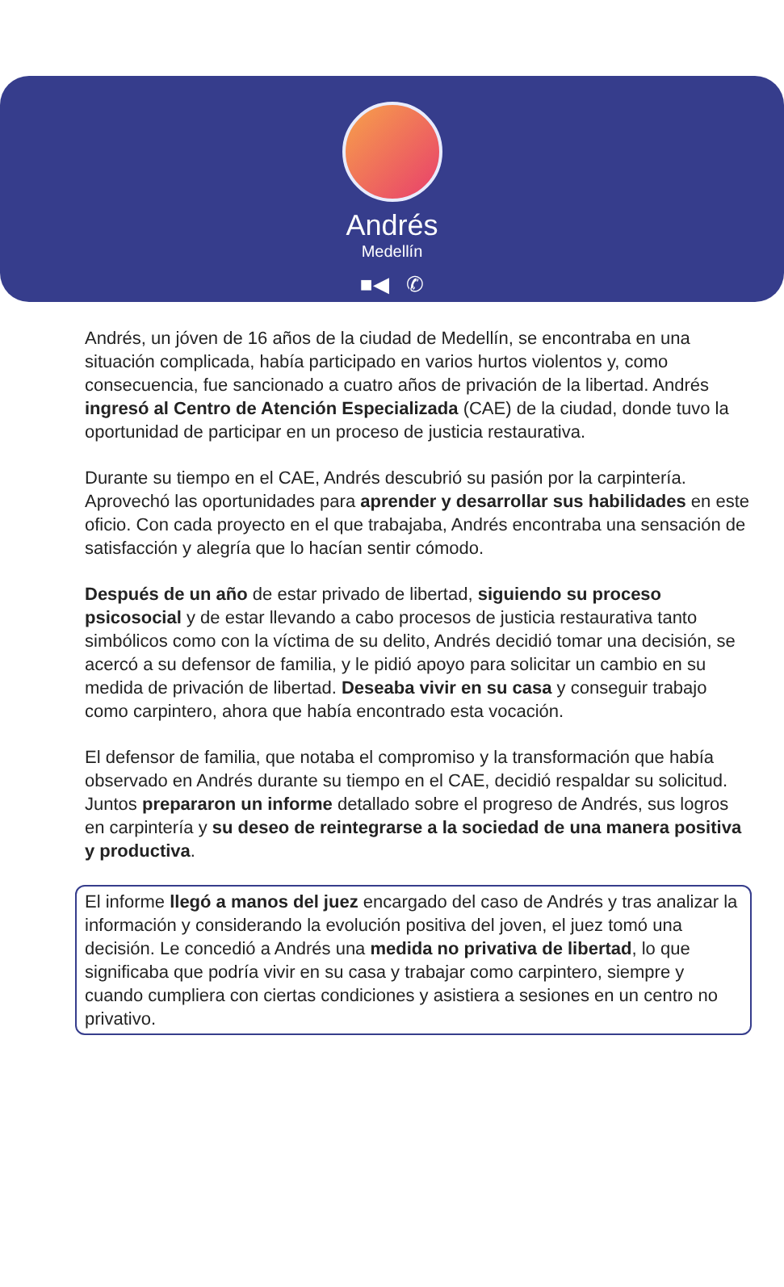Andrés
Medellín
■◀ ✆
Andrés, un jóven de 16 años de la ciudad de Medellín, se encontraba en una situación complicada, había participado en varios hurtos violentos y, como consecuencia, fue sancionado a cuatro años de privación de la libertad. Andrés ingresó al Centro de Atención Especializada (CAE) de la ciudad, donde tuvo la oportunidad de participar en un proceso de justicia restaurativa.
Durante su tiempo en el CAE, Andrés descubrió su pasión por la carpintería. Aprovechó las oportunidades para aprender y desarrollar sus habilidades en este oficio. Con cada proyecto en el que trabajaba, Andrés encontraba una sensación de satisfacción y alegría que lo hacían sentir cómodo.
Después de un año de estar privado de libertad, siguiendo su proceso psicosocial y de estar llevando a cabo procesos de justicia restaurativa tanto simbólicos como con la víctima de su delito, Andrés decidió tomar una decisión, se acercó a su defensor de familia, y le pidió apoyo para solicitar un cambio en su medida de privación de libertad. Deseaba vivir en su casa y conseguir trabajo como carpintero, ahora que había encontrado esta vocación.
El defensor de familia, que notaba el compromiso y la transformación que había observado en Andrés durante su tiempo en el CAE, decidió respaldar su solicitud. Juntos prepararon un informe detallado sobre el progreso de Andrés, sus logros en carpintería y su deseo de reintegrarse a la sociedad de una manera positiva y productiva.
El informe llegó a manos del juez encargado del caso de Andrés y tras analizar la información y considerando la evolución positiva del joven, el juez tomó una decisión. Le concedió a Andrés una medida no privativa de libertad, lo que significaba que podría vivir en su casa y trabajar como carpintero, siempre y cuando cumpliera con ciertas condiciones y asistiera a sesiones en un centro no privativo.